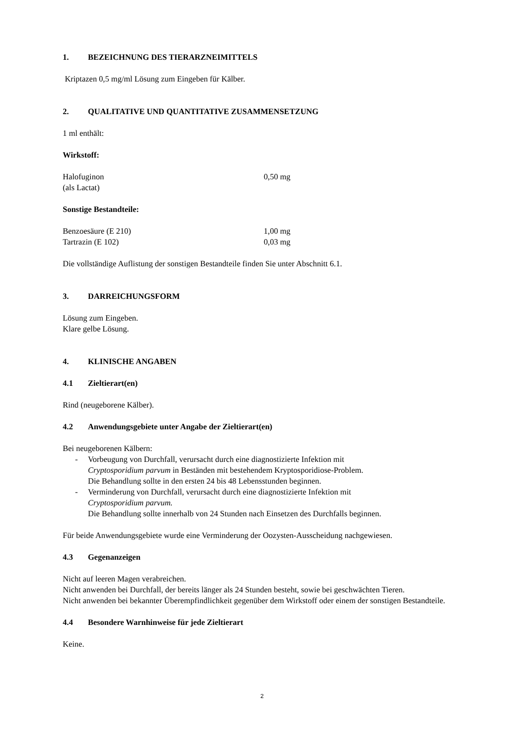1. BEZEICHNUNG DES TIERARZNEIMITTELS
Kriptazen 0,5 mg/ml Lösung zum Eingeben für Kälber.
2. QUALITATIVE UND QUANTITATIVE ZUSAMMENSETZUNG
1 ml enthält:
Wirkstoff:
Halofuginon 0,50 mg
(als Lactat)
Sonstige Bestandteile:
Benzoesäure (E 210) 1,00 mg
Tartrazin (E 102) 0,03 mg
Die vollständige Auflistung der sonstigen Bestandteile finden Sie unter Abschnitt 6.1.
3. DARREICHUNGSFORM
Lösung zum Eingeben.
Klare gelbe Lösung.
4. KLINISCHE ANGABEN
4.1 Zieltierart(en)
Rind (neugeborene Kälber).
4.2 Anwendungsgebiete unter Angabe der Zieltierart(en)
Bei neugeborenen Kälbern:
- Vorbeugung von Durchfall, verursacht durch eine diagnostizierte Infektion mit
Cryptosporidium parvum in Beständen mit bestehendem Kryptosporidiose-Problem.
Die Behandlung sollte in den ersten 24 bis 48 Lebensstunden beginnen.
- Verminderung von Durchfall, verursacht durch eine diagnostizierte Infektion mit
Cryptosporidium parvum.
Die Behandlung sollte innerhalb von 24 Stunden nach Einsetzen des Durchfalls beginnen.
Für beide Anwendungsgebiete wurde eine Verminderung der Oozysten-Ausscheidung nachgewiesen.
4.3 Gegenanzeigen
Nicht auf leeren Magen verabreichen.
Nicht anwenden bei Durchfall, der bereits länger als 24 Stunden besteht, sowie bei geschwächten Tieren.
Nicht anwenden bei bekannter Überempfindlichkeit gegenüber dem Wirkstoff oder einem der sonstigen Bestandteile.
4.4 Besondere Warnhinweise für jede Zieltierart
Keine.
2